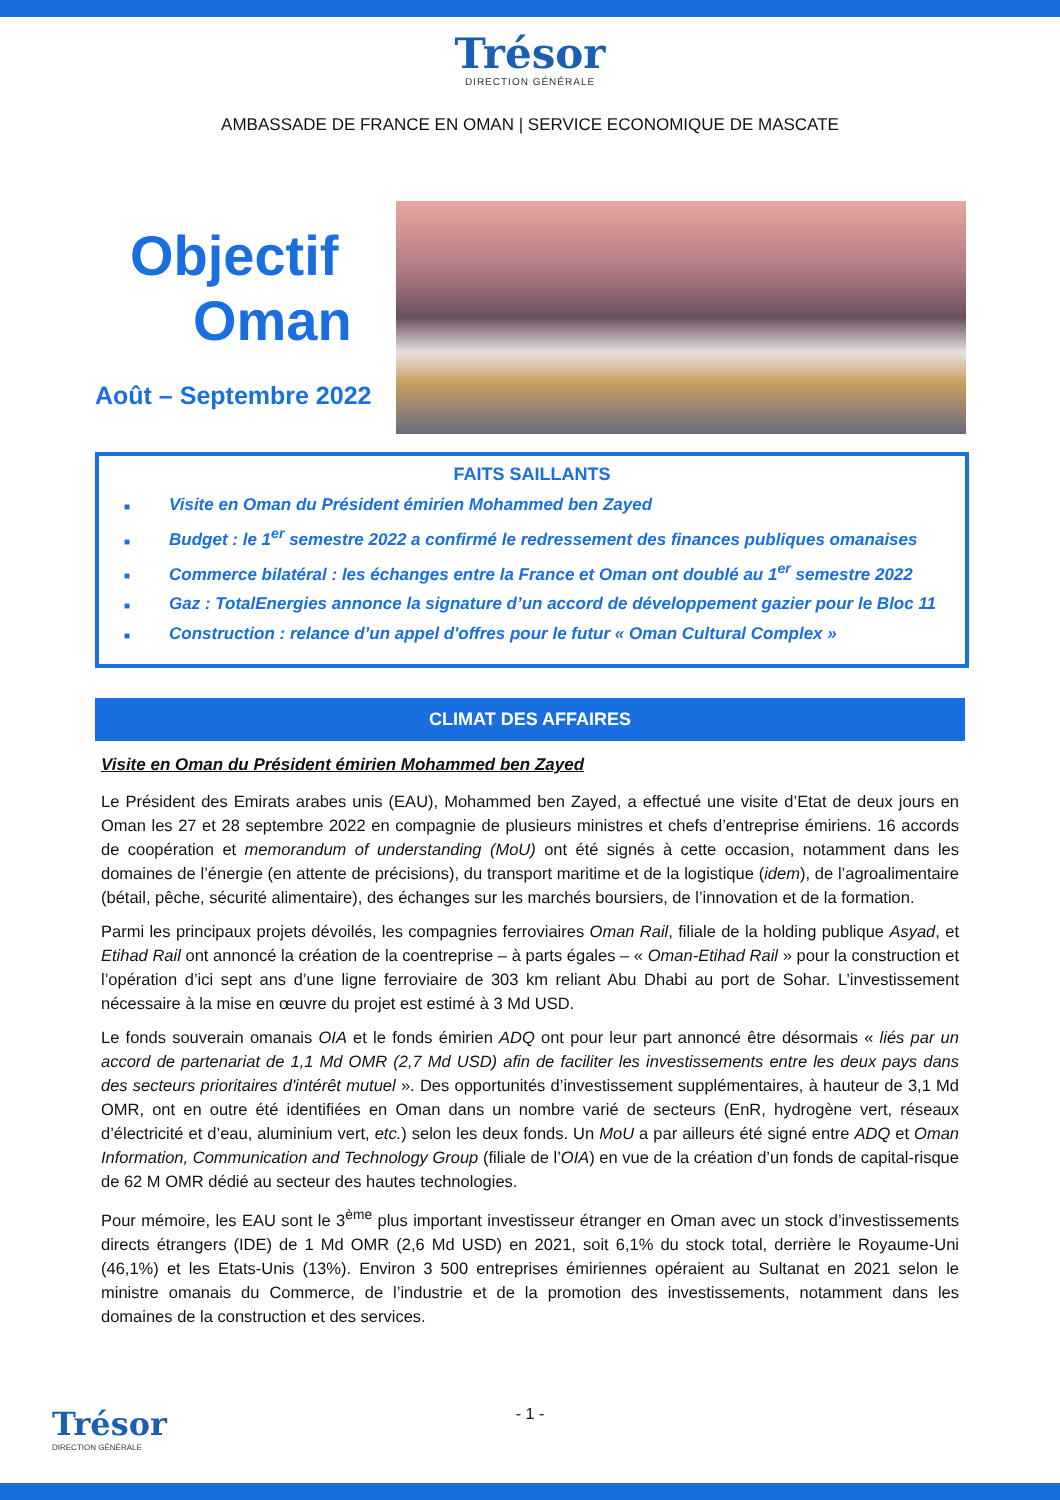Trésor
DIRECTION GÉNÉRALE
AMBASSADE DE FRANCE EN OMAN | SERVICE ECONOMIQUE DE MASCATE
Objectif
Oman
Août – Septembre 2022
FAITS SAILLANTS
■ Visite en Oman du Président émirien Mohammed ben Zayed
■ Budget : le 1<sup>er</sup> semestre 2022 a confirmé le redressement des finances publiques omanaises
■ Commerce bilatéral : les échanges entre la France et Oman ont doublé au 1<sup>er</sup> semestre 2022
■ Gaz : TotalEnergies annonce la signature d’un accord de développement gazier pour le Bloc 11
■ Construction : relance d’un appel d'offres pour le futur « Oman Cultural Complex »
CLIMAT DES AFFAIRES
Visite en Oman du Président émirien Mohammed ben Zayed
Le Président des Emirats arabes unis (EAU), Mohammed ben Zayed, a effectué une visite d’Etat de deux jours en Oman les 27 et 28 septembre 2022 en compagnie de plusieurs ministres et chefs d’entreprise émiriens. 16 accords de coopération et memorandum of understanding (MoU) ont été signés à cette occasion, notamment dans les domaines de l’énergie (en attente de précisions), du transport maritime et de la logistique (idem), de l’agroalimentaire (bétail, pêche, sécurité alimentaire), des échanges sur les marchés boursiers, de l’innovation et de la formation.
Parmi les principaux projets dévoilés, les compagnies ferroviaires Oman Rail, filiale de la holding publique Asyad, et Etihad Rail ont annoncé la création de la coentreprise – à parts égales – « Oman-Etihad Rail » pour la construction et l’opération d’ici sept ans d’une ligne ferroviaire de 303 km reliant Abu Dhabi au port de Sohar. L’investissement nécessaire à la mise en œuvre du projet est estimé à 3 Md USD.
Le fonds souverain omanais OIA et le fonds émirien ADQ ont pour leur part annoncé être désormais « liés par un accord de partenariat de 1,1 Md OMR (2,7 Md USD) afin de faciliter les investissements entre les deux pays dans des secteurs prioritaires d'intérêt mutuel ». Des opportunités d’investissement supplémentaires, à hauteur de 3,1 Md OMR, ont en outre été identifiées en Oman dans un nombre varié de secteurs (EnR, hydrogène vert, réseaux d’électricité et d’eau, aluminium vert, etc.) selon les deux fonds. Un MoU a par ailleurs été signé entre ADQ et Oman Information, Communication and Technology Group (filiale de l’OIA) en vue de la création d’un fonds de capital-risque de 62 M OMR dédié au secteur des hautes technologies.
Pour mémoire, les EAU sont le 3<sup>ème</sup> plus important investisseur étranger en Oman avec un stock d’investissements directs étrangers (IDE) de 1 Md OMR (2,6 Md USD) en 2021, soit 6,1% du stock total, derrière le Royaume-Uni (46,1%) et les Etats-Unis (13%). Environ 3 500 entreprises émiriennes opéraient au Sultanat en 2021 selon le ministre omanais du Commerce, de l’industrie et de la promotion des investissements, notamment dans les domaines de la construction et des services.
- 1 -
Trésor
DIRECTION GÉNÉRALE